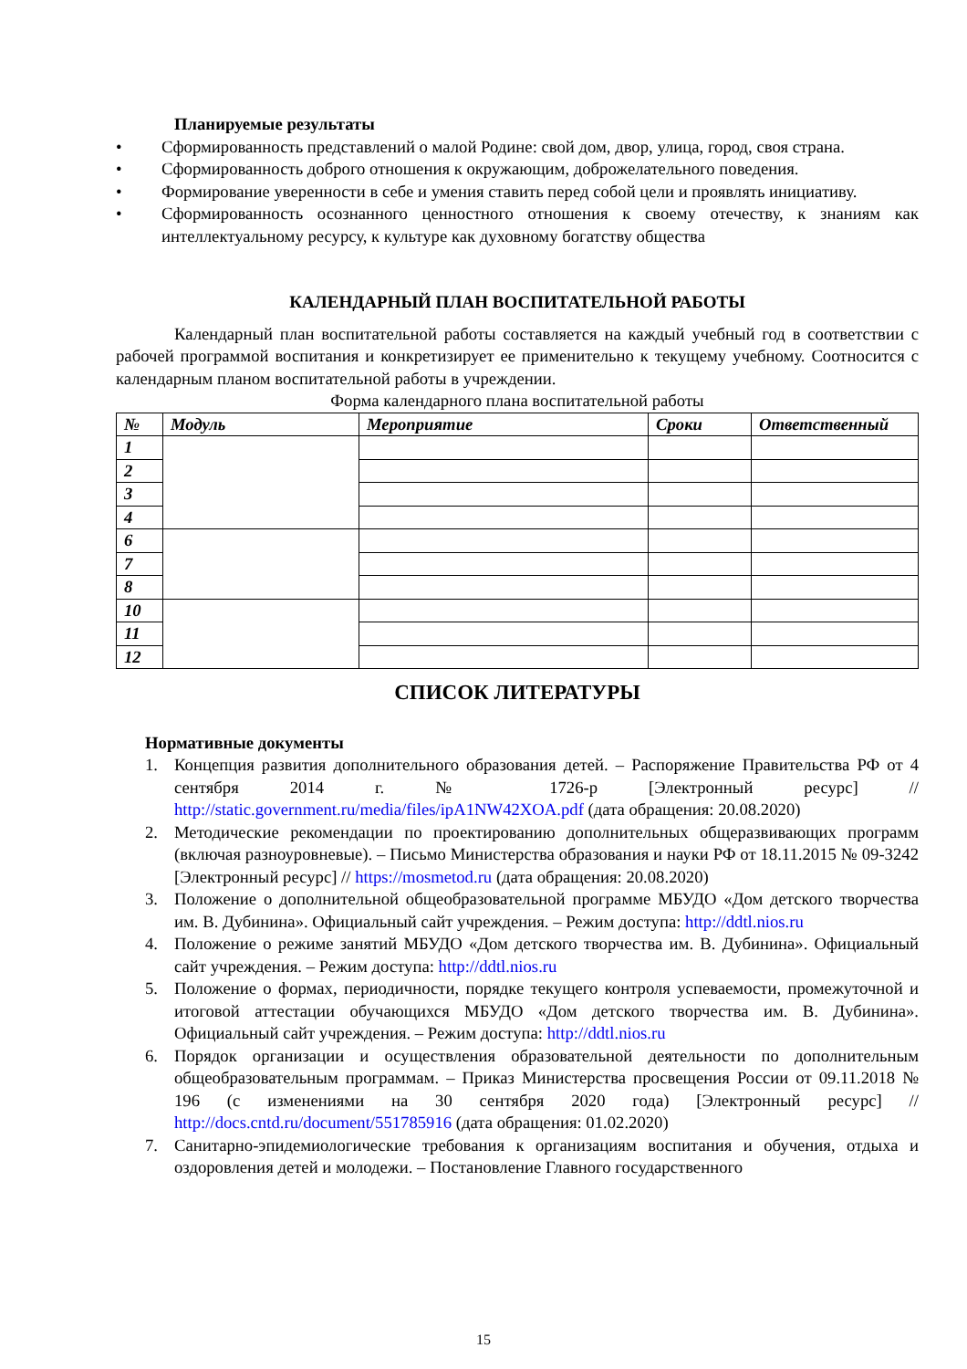Планируемые результаты
• Сформированность представлений о малой Родине: свой дом, двор, улица, город, своя страна.
• Сформированность доброго отношения к окружающим, доброжелательного поведения.
• Формирование уверенности в себе и умения ставить перед собой цели и проявлять инициативу.
• Сформированность осознанного ценностного отношения к своему отечеству, к знаниям как интеллектуальному ресурсу, к культуре как духовному богатству общества
КАЛЕНДАРНЫЙ ПЛАН ВОСПИТАТЕЛЬНОЙ РАБОТЫ
Календарный план воспитательной работы составляется на каждый учебный год в соответствии с рабочей программой воспитания и конкретизирует ее применительно к текущему учебному. Соотносится с календарным планом воспитательной работы в учреждении.
Форма календарного плана воспитательной работы
| № | Модуль | Мероприятие | Сроки | Ответственный |
| --- | --- | --- | --- | --- |
| 1 | | | | |
| 2 | | | | |
| 3 | | | | |
| 4 | | | | |
| 6 | | | | |
| 7 | | | | |
| 8 | | | | |
| 10 | | | | |
| 11 | | | | |
| 12 | | | | |
СПИСОК ЛИТЕРАТУРЫ
Нормативные документы
1. Концепция развития дополнительного образования детей. – Распоряжение Правительства РФ от 4 сентября 2014 г. № 1726-р [Электронный ресурс] // http://static.government.ru/media/files/ipA1NW42XOA.pdf (дата обращения: 20.08.2020)
2. Методические рекомендации по проектированию дополнительных общеразвивающих программ (включая разноуровневые). – Письмо Министерства образования и науки РФ от 18.11.2015 № 09-3242 [Электронный ресурс] // https://mosmetod.ru (дата обращения: 20.08.2020)
3. Положение о дополнительной общеобразовательной программе МБУДО «Дом детского творчества им. В. Дубинина». Официальный сайт учреждения. – Режим доступа: http://ddtl.nios.ru
4. Положение о режиме занятий МБУДО «Дом детского творчества им. В. Дубинина». Официальный сайт учреждения. – Режим доступа: http://ddtl.nios.ru
5. Положение о формах, периодичности, порядке текущего контроля успеваемости, промежуточной и итоговой аттестации обучающихся МБУДО «Дом детского творчества им. В. Дубинина». Официальный сайт учреждения. – Режим доступа: http://ddtl.nios.ru
6. Порядок организации и осуществления образовательной деятельности по дополнительным общеобразовательным программам. – Приказ Министерства просвещения России от 09.11.2018 № 196 (с изменениями на 30 сентября 2020 года) [Электронный ресурс] // http://docs.cntd.ru/document/551785916 (дата обращения: 01.02.2020)
7. Санитарно-эпидемиологические требования к организациям воспитания и обучения, отдыха и оздоровления детей и молодежи. – Постановление Главного государственного
15